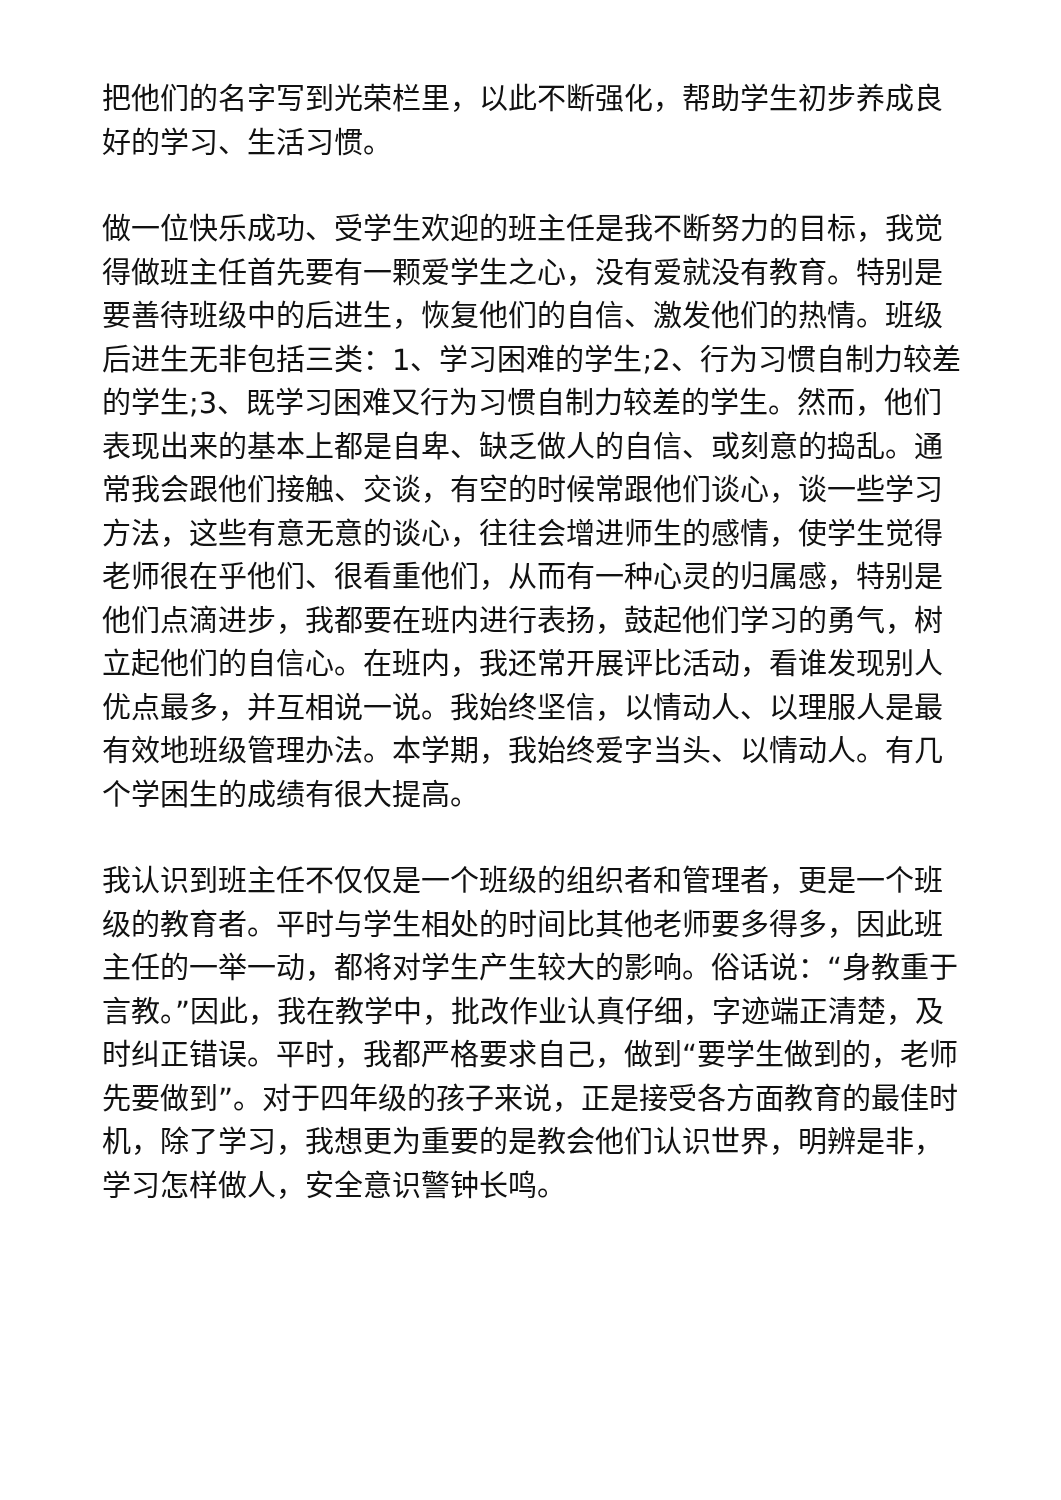把他们的名字写到光荣栏里，以此不断强化，帮助学生初步养成良好的学习、生活习惯。
做一位快乐成功、受学生欢迎的班主任是我不断努力的目标，我觉得做班主任首先要有一颗爱学生之心，没有爱就没有教育。特别是要善待班级中的后进生，恢复他们的自信、激发他们的热情。班级后进生无非包括三类：1、学习困难的学生;2、行为习惯自制力较差的学生;3、既学习困难又行为习惯自制力较差的学生。然而，他们表现出来的基本上都是自卑、缺乏做人的自信、或刻意的捣乱。通常我会跟他们接触、交谈，有空的时候常跟他们谈心，谈一些学习方法，这些有意无意的谈心，往往会增进师生的感情，使学生觉得老师很在乎他们、很看重他们，从而有一种心灵的归属感，特别是他们点滴进步，我都要在班内进行表扬，鼓起他们学习的勇气，树立起他们的自信心。在班内，我还常开展评比活动，看谁发现别人优点最多，并互相说一说。我始终坚信，以情动人、以理服人是最有效地班级管理办法。本学期，我始终爱字当头、以情动人。有几个学困生的成绩有很大提高。
我认识到班主任不仅仅是一个班级的组织者和管理者，更是一个班级的教育者。平时与学生相处的时间比其他老师要多得多，因此班主任的一举一动，都将对学生产生较大的影响。俗话说：“身教重于言教。”因此，我在教学中，批改作业认真仔细，字迹端正清楚，及时纠正错误。平时，我都严格要求自己，做到“要学生做到的，老师先要做到”。对于四年级的孩子来说，正是接受各方面教育的最佳时机，除了学习，我想更为重要的是教会他们认识世界，明辨是非，学习怎样做人，安全意识警钟长鸣。